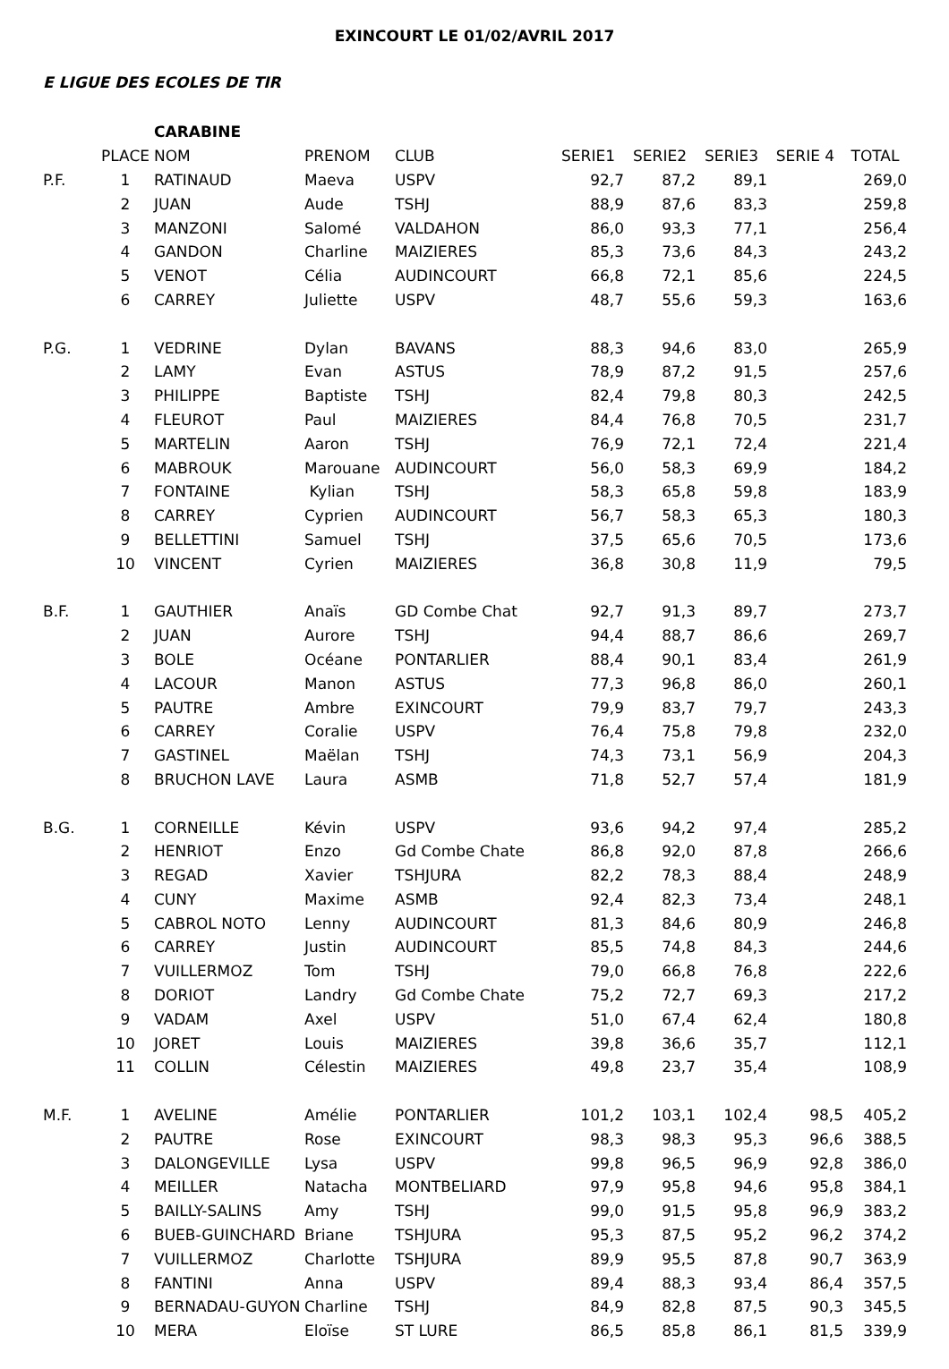EXINCOURT LE 01/02/AVRIL 2017
E LIGUE DES ECOLES DE TIR
| | | CARABINE | | | | | | | |
| --- | --- | --- | --- | --- | --- | --- | --- | --- | --- |
| | PLACE | NOM | PRENOM | CLUB | SERIE1 | SERIE2 | SERIE3 | SERIE 4 | TOTAL |
| P.F. | 1 | RATINAUD | Maeva | USPV | 92,7 | 87,2 | 89,1 | | 269,0 |
| | 2 | JUAN | Aude | TSHJ | 88,9 | 87,6 | 83,3 | | 259,8 |
| | 3 | MANZONI | Salomé | VALDAHON | 86,0 | 93,3 | 77,1 | | 256,4 |
| | 4 | GANDON | Charline | MAIZIERES | 85,3 | 73,6 | 84,3 | | 243,2 |
| | 5 | VENOT | Célia | AUDINCOURT | 66,8 | 72,1 | 85,6 | | 224,5 |
| | 6 | CARREY | Juliette | USPV | 48,7 | 55,6 | 59,3 | | 163,6 |
| P.G. | 1 | VEDRINE | Dylan | BAVANS | 88,3 | 94,6 | 83,0 | | 265,9 |
| | 2 | LAMY | Evan | ASTUS | 78,9 | 87,2 | 91,5 | | 257,6 |
| | 3 | PHILIPPE | Baptiste | TSHJ | 82,4 | 79,8 | 80,3 | | 242,5 |
| | 4 | FLEUROT | Paul | MAIZIERES | 84,4 | 76,8 | 70,5 | | 231,7 |
| | 5 | MARTELIN | Aaron | TSHJ | 76,9 | 72,1 | 72,4 | | 221,4 |
| | 6 | MABROUK | Marouane | AUDINCOURT | 56,0 | 58,3 | 69,9 | | 184,2 |
| | 7 | FONTAINE | Kylian | TSHJ | 58,3 | 65,8 | 59,8 | | 183,9 |
| | 8 | CARREY | Cyprien | AUDINCOURT | 56,7 | 58,3 | 65,3 | | 180,3 |
| | 9 | BELLETTINI | Samuel | TSHJ | 37,5 | 65,6 | 70,5 | | 173,6 |
| | 10 | VINCENT | Cyrien | MAIZIERES | 36,8 | 30,8 | 11,9 | | 79,5 |
| B.F. | 1 | GAUTHIER | Anaïs | GD Combe Chat | 92,7 | 91,3 | 89,7 | | 273,7 |
| | 2 | JUAN | Aurore | TSHJ | 94,4 | 88,7 | 86,6 | | 269,7 |
| | 3 | BOLE | Océane | PONTARLIER | 88,4 | 90,1 | 83,4 | | 261,9 |
| | 4 | LACOUR | Manon | ASTUS | 77,3 | 96,8 | 86,0 | | 260,1 |
| | 5 | PAUTRE | Ambre | EXINCOURT | 79,9 | 83,7 | 79,7 | | 243,3 |
| | 6 | CARREY | Coralie | USPV | 76,4 | 75,8 | 79,8 | | 232,0 |
| | 7 | GASTINEL | Maëlan | TSHJ | 74,3 | 73,1 | 56,9 | | 204,3 |
| | 8 | BRUCHON LAVE | Laura | ASMB | 71,8 | 52,7 | 57,4 | | 181,9 |
| B.G. | 1 | CORNEILLE | Kévin | USPV | 93,6 | 94,2 | 97,4 | | 285,2 |
| | 2 | HENRIOT | Enzo | Gd Combe Chate | 86,8 | 92,0 | 87,8 | | 266,6 |
| | 3 | REGAD | Xavier | TSHJURA | 82,2 | 78,3 | 88,4 | | 248,9 |
| | 4 | CUNY | Maxime | ASMB | 92,4 | 82,3 | 73,4 | | 248,1 |
| | 5 | CABROL NOTO | Lenny | AUDINCOURT | 81,3 | 84,6 | 80,9 | | 246,8 |
| | 6 | CARREY | Justin | AUDINCOURT | 85,5 | 74,8 | 84,3 | | 244,6 |
| | 7 | VUILLERMOZ | Tom | TSHJ | 79,0 | 66,8 | 76,8 | | 222,6 |
| | 8 | DORIOT | Landry | Gd Combe Chate | 75,2 | 72,7 | 69,3 | | 217,2 |
| | 9 | VADAM | Axel | USPV | 51,0 | 67,4 | 62,4 | | 180,8 |
| | 10 | JORET | Louis | MAIZIERES | 39,8 | 36,6 | 35,7 | | 112,1 |
| | 11 | COLLIN | Célestin | MAIZIERES | 49,8 | 23,7 | 35,4 | | 108,9 |
| M.F. | 1 | AVELINE | Amélie | PONTARLIER | 101,2 | 103,1 | 102,4 | 98,5 | 405,2 |
| | 2 | PAUTRE | Rose | EXINCOURT | 98,3 | 98,3 | 95,3 | 96,6 | 388,5 |
| | 3 | DALONGEVILLE | Lysa | USPV | 99,8 | 96,5 | 96,9 | 92,8 | 386,0 |
| | 4 | MEILLER | Natacha | MONTBELIARD | 97,9 | 95,8 | 94,6 | 95,8 | 384,1 |
| | 5 | BAILLY-SALINS | Amy | TSHJ | 99,0 | 91,5 | 95,8 | 96,9 | 383,2 |
| | 6 | BUEB-GUINCHARD | Briane | TSHJURA | 95,3 | 87,5 | 95,2 | 96,2 | 374,2 |
| | 7 | VUILLERMOZ | Charlotte | TSHJURA | 89,9 | 95,5 | 87,8 | 90,7 | 363,9 |
| | 8 | FANTINI | Anna | USPV | 89,4 | 88,3 | 93,4 | 86,4 | 357,5 |
| | 9 | BERNADAU-GUYON | Charline | TSHJ | 84,9 | 82,8 | 87,5 | 90,3 | 345,5 |
| | 10 | MERA | Eloïse | ST LURE | 86,5 | 85,8 | 86,1 | 81,5 | 339,9 |